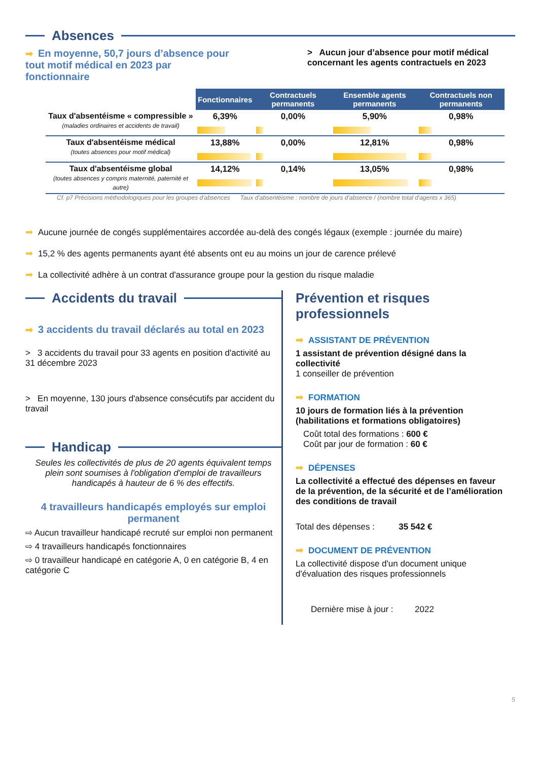Absences
➡ En moyenne, 50,7 jours d’absence pour tout motif médical en 2023 par fonctionnaire
> Aucun jour d’absence pour motif médical concernant les agents contractuels en 2023
| | Fonctionnaires | Contractuels permanents | Ensemble agents permanents | Contractuels non permanents |
| --- | --- | --- | --- | --- |
| Taux d'absentéisme « compressible » (maladies ordinaires et accidents de travail) | 6,39% | 0,00% | 5,90% | 0,98% |
| Taux d'absentéisme médical (toutes absences pour motif médical) | 13,88% | 0,00% | 12,81% | 0,98% |
| Taux d'absentéisme global (toutes absences y compris maternité, paternité et autre) | 14,12% | 0,14% | 13,05% | 0,98% |
Cf. p7 Précisions méthodologiques pour les groupes d'absences Taux d'absentéisme : nombre de jours d'absence / (nombre total d'agents x 365)
➡ Aucune journée de congés supplémentaires accordée au-delà des congés légaux (exemple : journée du maire)
➡ 15,2 % des agents permanents ayant été absents ont eu au moins un jour de carence prélevé
➡ La collectivité adhère à un contrat d'assurance groupe pour la gestion du risque maladie
Accidents du travail
➡ 3 accidents du travail déclarés au total en 2023
> 3 accidents du travail pour 33 agents en position d'activité au 31 décembre 2023
> En moyenne, 130 jours d'absence consécutifs par accident du travail
Handicap
Seules les collectivités de plus de 20 agents équivalent temps plein sont soumises à l'obligation d'emploi de travailleurs handicapés à hauteur de 6 % des effectifs.
4 travailleurs handicapés employés sur emploi permanent
⇨ Aucun travailleur handicapé recruté sur emploi non permanent
⇨ 4 travailleurs handicapés fonctionnaires
⇨ 0 travailleur handicapé en catégorie A, 0 en catégorie B, 4 en catégorie C
Prévention et risques professionnels
➡ ASSISTANT DE PRÉVENTION
1 assistant de prévention désigné dans la collectivité
1 conseiller de prévention
➡ FORMATION
10 jours de formation liés à la prévention (habilitations et formations obligatoires)
Coût total des formations : 600 €
Coût par jour de formation : 60 €
➡ DÉPENSES
La collectivité a effectué des dépenses en faveur de la prévention, de la sécurité et de l’amélioration des conditions de travail
Total des dépenses : 35 542 €
➡ DOCUMENT DE PRÉVENTION
La collectivité dispose d'un document unique d'évaluation des risques professionnels
Dernière mise à jour : 2022
5